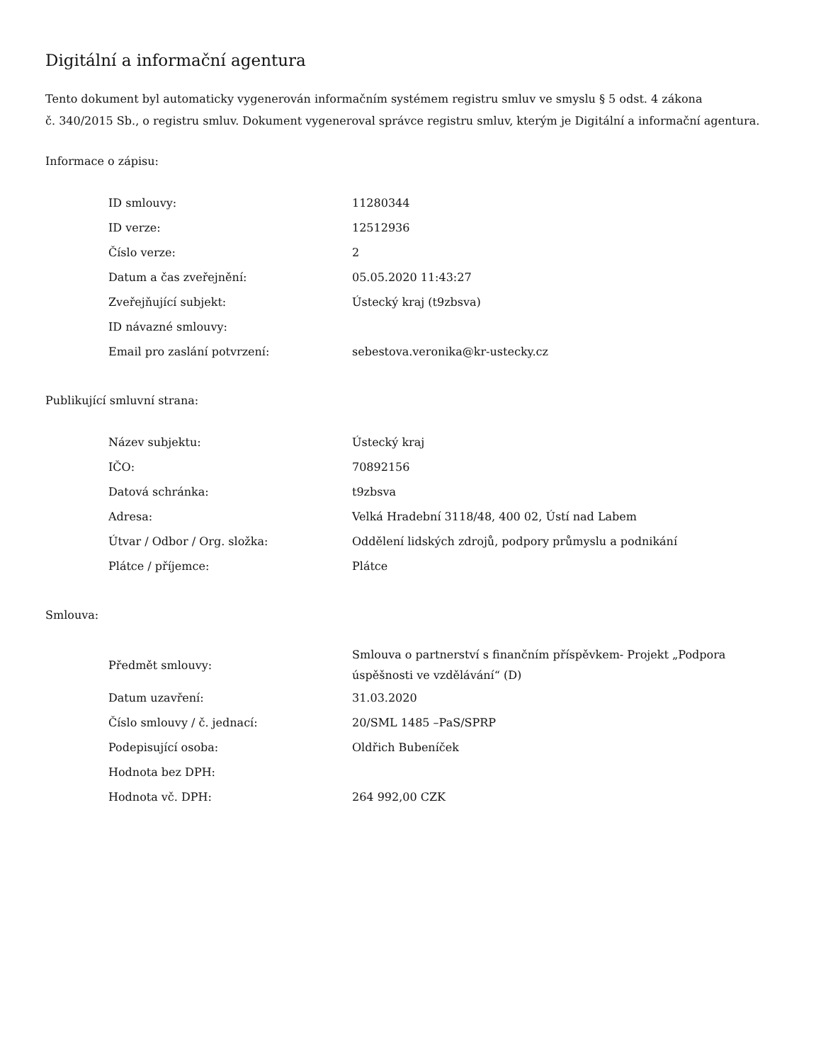Digitální a informační agentura
Tento dokument byl automaticky vygenerován informačním systémem registru smluv ve smyslu § 5 odst. 4 zákona
č. 340/2015 Sb., o registru smluv. Dokument vygeneroval správce registru smluv, kterým je Digitální a informační agentura.
Informace o zápisu:
| ID smlouvy: | 11280344 |
| ID verze: | 12512936 |
| Číslo verze: | 2 |
| Datum a čas zveřejnění: | 05.05.2020 11:43:27 |
| Zveřejňující subjekt: | Ústecký kraj (t9zbsva) |
| ID návazné smlouvy: | |
| Email pro zaslání potvrzení: | sebestova.veronika@kr-ustecky.cz |
Publikující smluvní strana:
| Název subjektu: | Ústecký kraj |
| IČO: | 70892156 |
| Datová schránka: | t9zbsva |
| Adresa: | Velká Hradební 3118/48, 400 02, Ústí nad Labem |
| Útvar / Odbor / Org. složka: | Oddělení lidských zdrojů, podpory průmyslu a podnikání |
| Plátce / příjemce: | Plátce |
Smlouva:
| Předmět smlouvy: | Smlouva o partnerství s finančním příspěvkem- Projekt „Podpora úspěšnosti ve vzdělávání“ (D) |
| Datum uzavření: | 31.03.2020 |
| Číslo smlouvy / č. jednací: | 20/SML 1485 –PaS/SPRP |
| Podepisující osoba: | Oldřich Bubeníček |
| Hodnota bez DPH: | |
| Hodnota vč. DPH: | 264 992,00 CZK |